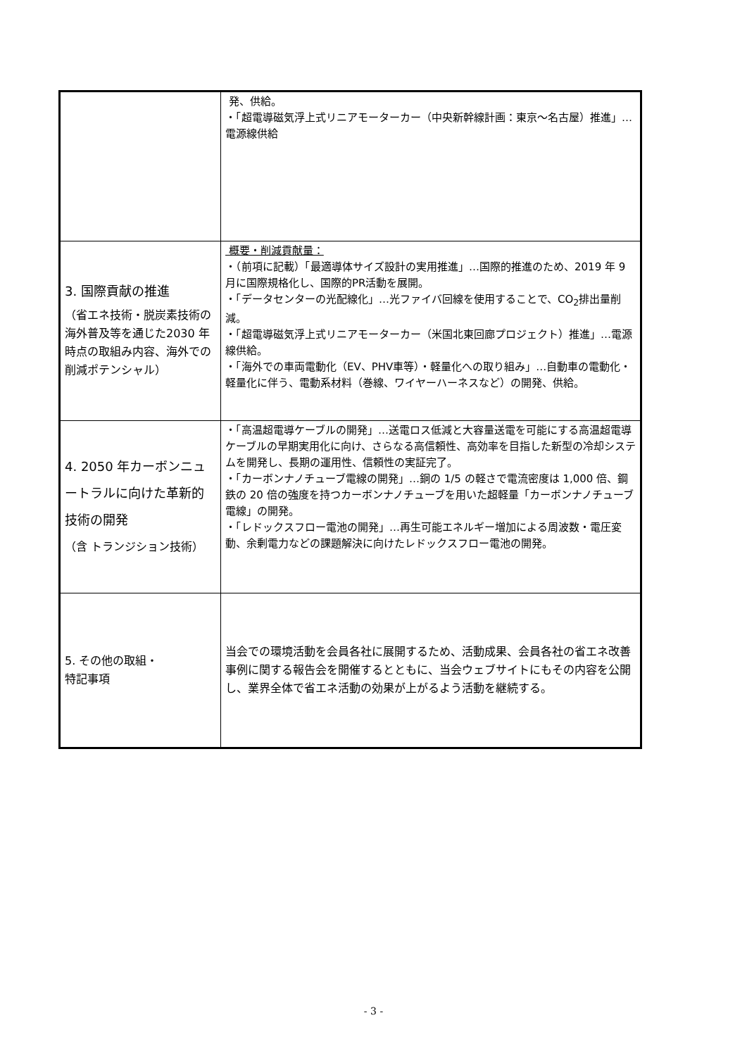| | 発、供給。 ・「超電導磁気浮上式リニアモーターカー（中央新幹線計画：東京～名古屋）推進」…電源線供給 |
| 3. 国際貢献の推進 （省エネ技術・脱炭素技術の海外普及等を通じた2030 年時点の取組み内容、海外での削減ポテンシャル） | 概要・削減貢献量： ・（前項に記載）「最適導体サイズ設計の実用推進」…国際的推進のため、2019 年 9 月に国際規格化し、国際的PR活動を展開。 ・「データセンターの光配線化」…光ファイバ回線を使用することで、CO<sub>2</sub>排出量削減。 ・「超電導磁気浮上式リニアモーターカー（米国北東回廊プロジェクト）推進」…電源線供給。 ・「海外での車両電動化（EV、PHV車等）・軽量化への取り組み」…自動車の電動化・軽量化に伴う、電動系材料（巻線、ワイヤーハーネスなど）の開発、供給。 |
| 4. 2050 年カーボンニュートラルに向けた革新的技術の開発 （含 トランジション技術） | ・「高温超電導ケーブルの開発」…送電ロス低減と大容量送電を可能にする高温超電導ケーブルの早期実用化に向け、さらなる高信頼性、高効率を目指した新型の冷却システムを開発し、長期の運用性、信頼性の実証完了。 ・「カーボンナノチューブ電線の開発」…銅の 1/5 の軽さで電流密度は 1,000 倍、鋼鉄の 20 倍の強度を持つカーボンナノチューブを用いた超軽量「カーボンナノチューブ電線」の開発。 ・「レドックスフロー電池の開発」…再生可能エネルギー増加による周波数・電圧変動、余剰電力などの課題解決に向けたレドックスフロー電池の開発。 |
| 5. その他の取組・ 特記事項 | 当会での環境活動を会員各社に展開するため、活動成果、会員各社の省エネ改善事例に関する報告会を開催するとともに、当会ウェブサイトにもその内容を公開し、業界全体で省エネ活動の効果が上がるよう活動を継続する。 |
- 3 -